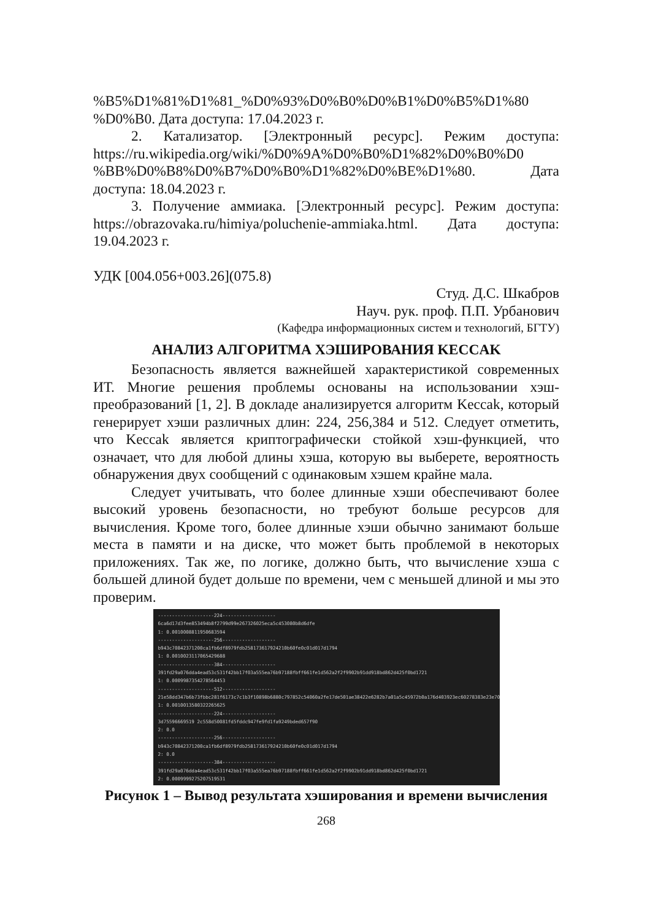%B5%D1%81%D1%81_%D0%93%D0%B0%D0%B1%D0%B5%D1%80 %D0%B0. Дата доступа: 17.04.2023 г.
2. Катализатор. [Электронный ресурс]. Режим доступа: https://ru.wikipedia.org/wiki/%D0%9A%D0%B0%D1%82%D0%B0%D0 %BB%D0%B8%D0%B7%D0%B0%D1%82%D0%BE%D1%80. Дата доступа: 18.04.2023 г.
3. Получение аммиака. [Электронный ресурс]. Режим доступа: https://obrazovaka.ru/himiya/poluchenie-ammiaka.html. Дата доступа: 19.04.2023 г.
УДК [004.056+003.26](075.8)
Студ. Д.С. Шкабров
Науч. рук. проф. П.П. Урбанович
(Кафедра информационных систем и технологий, БГТУ)
АНАЛИЗ АЛГОРИТМА ХЭШИРОВАНИЯ KECCAK
Безопасность является важнейшей характеристикой современных ИТ. Многие решения проблемы основаны на использовании хэш-преобразований [1, 2]. В докладе анализируется алгоритм Keccak, который генерирует хэши различных длин: 224, 256,384 и 512. Следует отметить, что Keccak является криптографически стойкой хэш-функцией, что означает, что для любой длины хэша, которую вы выберете, вероятность обнаружения двух сообщений с одинаковым хэшем крайне мала.
Следует учитывать, что более длинные хэши обеспечивают более высокий уровень безопасности, но требуют больше ресурсов для вычисления. Кроме того, более длинные хэши обычно занимают больше места в памяти и на диске, что может быть проблемой в некоторых приложениях. Так же, по логике, должно быть, что вычисление хэша с большей длиной будет дольше по времени, чем с меньшей длиной и мы это проверим.
--------------------224------------------- 6ca6d17d3fee853494b8f2799d99e267326025eca5c453080b8d6dfe 1: 0.0010008811950683594 --------------------256------------------- b943c70842371200ca1fb6df8979fdb258173617924210b60fe0c01d017d1794 1: 0.0010023117065429688 --------------------384------------------- 391fd29a076dda4ead53c531f42bb17f03a555ea76b97188fbff661fe1d562a2f2f9902b91dd918bd862d425f0bd1721 1: 0.0009987354278564453 --------------------512------------------- 21e58dd347b6b73fbbc281f6173c7c1b3f10898b6880c797852c54060a2fe17de501ae38422e6282b7a01a5c45972b0a176d403923ec60278383e23e7099f117 1: 0.0010013580322265625 --------------------224------------------- 3d75596669519 2c558d50081fd5fddc947fe9fd1fa9249bded657f90 2: 0.0 --------------------256------------------- b943c70842371200ca1fb6df8979fdb258173617924210b60fe0c01d017d1794 2: 0.0 --------------------384------------------- 391fd29a076dda4ead53c531f42bb17f03a555ea76b97188fbff661fe1d562a2f2f9902b91dd918bd862d425f0bd1721 2: 0.0009999275207519531
Рисунок 1 – Вывод результата хэширования и времени вычисления
268